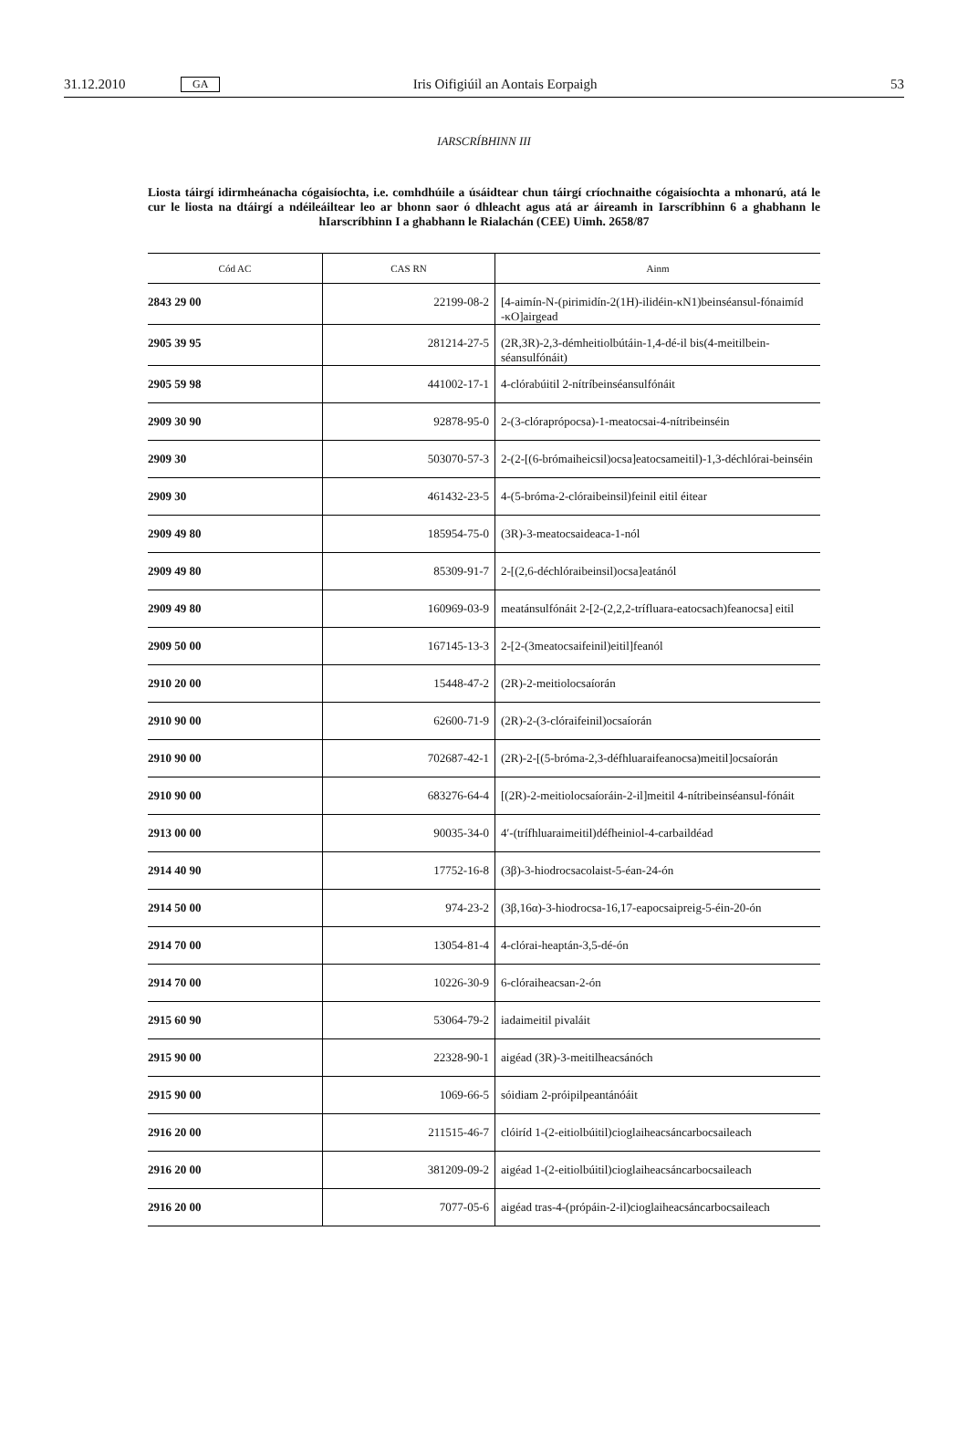31.12.2010 GA Iris Oifigiúil an Aontais Eorpaigh 53
IARSCRÍBHINN III
Liosta táirgí idirmheánacha cógaisíochta, i.e. comhdhúile a úsáidtear chun táirgí críochnaithe cógaisíochta a mhonarú, atá le cur le liosta na dtáirgí a ndéileáiltear leo ar bhonn saor ó dhleacht agus atá ar áireamh in Iarscríbhinn 6 a ghabhann le hIarscríbhinn I a ghabhann le Rialachán (CEE) Uimh. 2658/87
| Cód AC | CAS RN | Ainm |
| --- | --- | --- |
| 2843 29 00 | 22199-08-2 | [4-aimín-N-(pirimidín-2(1H)-ilidéin-κN1)beinséansul-fónaimíd -κO]airgead |
| 2905 39 95 | 281214-27-5 | (2R,3R)-2,3-démheitiolbútáin-1,4-dé-il bis(4-meitilbein-séansulfónáit) |
| 2905 59 98 | 441002-17-1 | 4-clórabúitil 2-nítríbeinséansulfónáit |
| 2909 30 90 | 92878-95-0 | 2-(3-clóraprópocsa)-1-meatocsai-4-nítribeinséin |
| 2909 30 | 503070-57-3 | 2-(2-[(6-brómaiheicsil)ocsa]eatocsameitil)-1,3-déchlórai-beinséin |
| 2909 30 | 461432-23-5 | 4-(5-bróma-2-clóraibeinsil)feinil eitil éitear |
| 2909 49 80 | 185954-75-0 | (3R)-3-meatocsaideaca-1-nól |
| 2909 49 80 | 85309-91-7 | 2-[(2,6-déchlóraibeinsil)ocsa]eatánól |
| 2909 49 80 | 160969-03-9 | meatánsulfónáit 2-[2-(2,2,2-trífluara-eatocsach)feanocsa] eitil |
| 2909 50 00 | 167145-13-3 | 2-[2-(3meatocsaifeinil)eitil]feanól |
| 2910 20 00 | 15448-47-2 | (2R)-2-meitiolocsaíorán |
| 2910 90 00 | 62600-71-9 | (2R)-2-(3-clóraifeinil)ocsaíorán |
| 2910 90 00 | 702687-42-1 | (2R)-2-[(5-bróma-2,3-défhluaraifeanocsa)meitil]ocsaíorán |
| 2910 90 00 | 683276-64-4 | [(2R)-2-meitiolocsaíoráin-2-il]meitil 4-nítribeinséansul-fónáit |
| 2913 00 00 | 90035-34-0 | 4′-(trífhluaraimeitil)défheiniol-4-carbaildéad |
| 2914 40 90 | 17752-16-8 | (3β)-3-hiodrocsacolaist-5-éan-24-ón |
| 2914 50 00 | 974-23-2 | (3β,16α)-3-hiodrocsa-16,17-eapocsaipreig-5-éin-20-ón |
| 2914 70 00 | 13054-81-4 | 4-clórai-heaptán-3,5-dé-ón |
| 2914 70 00 | 10226-30-9 | 6-clóraiheacsan-2-ón |
| 2915 60 90 | 53064-79-2 | iadaimeitil pivaláit |
| 2915 90 00 | 22328-90-1 | aigéad (3R)-3-meitilheacsánóch |
| 2915 90 00 | 1069-66-5 | sóidiam 2-próipilpeantánóáit |
| 2916 20 00 | 211515-46-7 | clóiríd 1-(2-eitiolbúitil)cioglaiheacsáncarbocsaileach |
| 2916 20 00 | 381209-09-2 | aigéad 1-(2-eitiolbúitil)cioglaiheacsáncarbocsaileach |
| 2916 20 00 | 7077-05-6 | aigéad tras-4-(própáin-2-il)cioglaiheacsáncarbocsaileach |